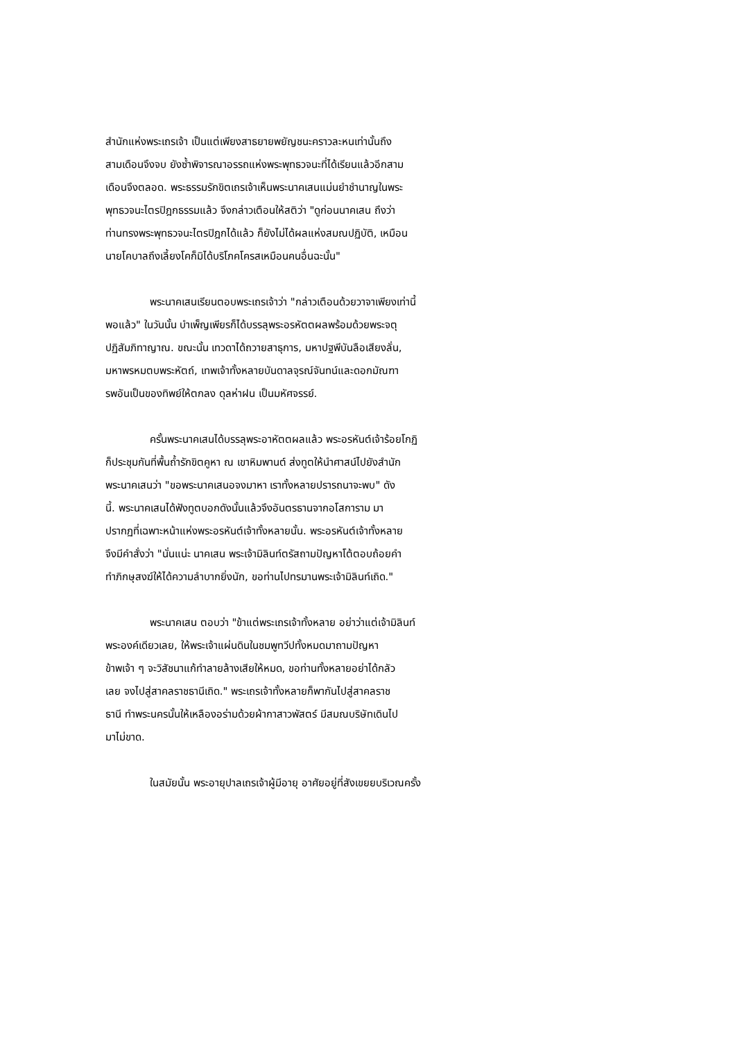สำนักแห่งพระเถรเจ้า เป็นแต่เพียงสาธยายพยัญชนะคราวละหนเท่านั้นถึง
สามเดือนจึงจบ ยังซ้ำพิจารณาอรรถแห่งพระพุทธวจนะที่ได้เรียนแล้วอีกสาม
เดือนจึงตลอด. พระธรรมรักขิตเถรเจ้าเห็นพระนาคเสนแม่นยำชำนาญในพระ
พุทธวจนะไตรปิฎกธรรมแล้ว จึงกล่าวเตือนให้สติว่า "ดูก่อนนาคเสน ถึงว่า
ท่านทรงพระพุทธวจนะไตรปิฎกได้แล้ว ก็ยังไม่ได้ผลแห่งสมณปฏิบัติ, เหมือน
นายโคบาลถึงเลี้ยงโคก็มิได้บริโภคโครสเหมือนคนอื่นฉะนั้น"
พระนาคเสนเรียนตอบพระเถรเจ้าว่า "กล่าวเตือนด้วยวาจาเพียงเท่านี้
พอแล้ว" ในวันนั้น บำเพ็ญเพียรก็ได้บรรลุพระอรหัตตผลพร้อมด้วยพระจตุ
ปฏิสัมภิทาญาณ. ขณะนั้น เทวดาได้ถวายสาธุการ, มหาปฐพีบันลือเสียงลั่น,
มหาพรหมตบพระหัตถ์, เทพเจ้าทั้งหลายบันดาลจุรณ์จันทน์และดอกมัณฑา
รพอันเป็นของทิพย์ให้ตกลง ดุลห่าฝน เป็นมหัศจรรย์.
ครั้นพระนาคเสนได้บรรลุพระอาหัตตผลแล้ว พระอรหันต์เจ้าร้อยโกฏิ
ก็ประชุมกันที่พื้นถ้ำรักขิตคูหา ณ เขาหิมพานต์ ส่งทูตให้นำศาสน์ไปยังสำนัก
พระนาคเสนว่า "ขอพระนาคเสนอจงมาหา เราทั้งหลายปรารถนาจะพบ" ดัง
นี้. พระนาคเสนได้ฟังทูตบอกดังนั้นแล้วจึงอันตรธานจากอโสการาม มา
ปรากฏที่เฉพาะหน้าแห่งพระอรหันต์เจ้าทั้งหลายนั้น. พระอรหันต์เจ้าทั้งหลาย
จึงมีคำสั่งว่า "นั่นแน่ะ นาคเสน พระเจ้ามิลินท์ตรัสถามปัญหาโต้ตอบถ้อยคำ
ทำภิกษุสงฆ์ให้ได้ความลำบากยิ่งนัก, ขอท่านไปทรมานพระเจ้ามิลินท์เถิด."
พระนาคเสน ตอบว่า "ข้าแต่พระเถรเจ้าทั้งหลาย อย่าว่าแต่เจ้ามิลินท์
พระองค์เดียวเลย, ให้พระเจ้าแผ่นดินในชมพูทวีปทั้งหมดมาถามปัญหา
ข้าพเจ้า ๆ จะวิสัชนาแก้ทำลายล้างเสียให้หมด, ขอท่านทั้งหลายอย่าได้กลัว
เลย จงไปสู่สาคลราชธานีเถิด." พระเถรเจ้าทั้งหลายก็พากันไปสู่สาคลราช
ธานี ทำพระนครนั้นให้เหลืองอร่ามด้วยผ้ากาสาวพัสตร์ มีสมณบริษัทเดินไป
มาไม่ขาด.
ในสมัยนั้น พระอายุปาลเถรเจ้าผู้มีอายุ อาศัยอยู่ที่สังเขยยบริเวณครั้ง